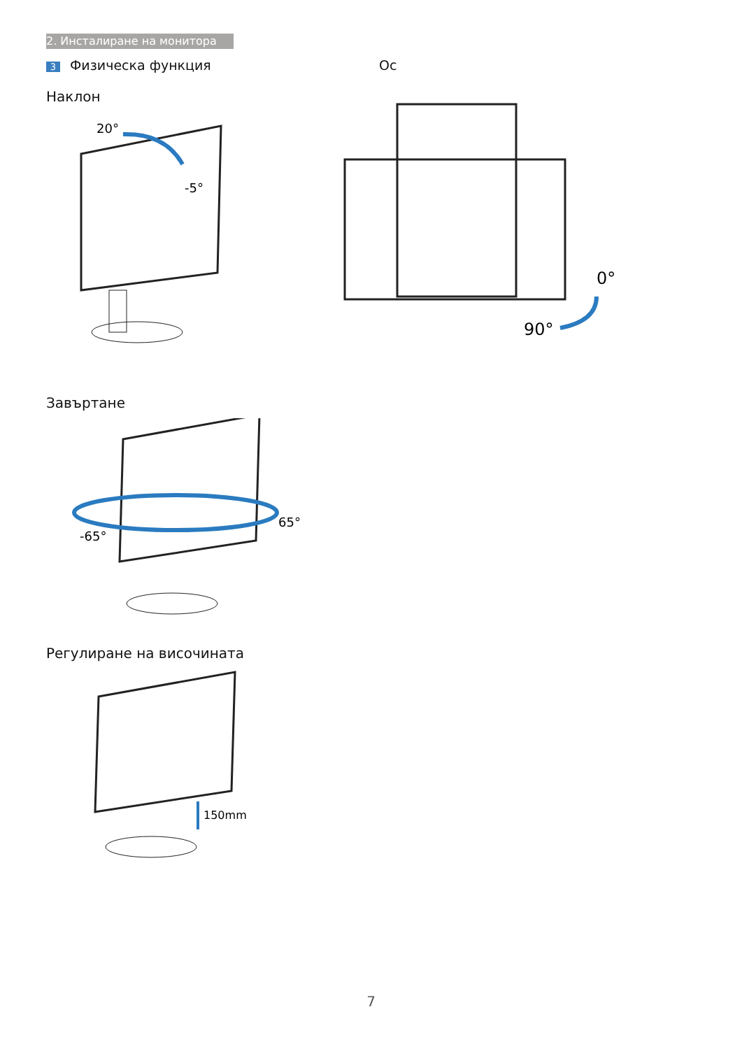2. Инсталиране на монитора
3 Физическа функция
Наклон
20°
-5°
Завъртане
-65°
65°
Регулиране на височината
150mm
Ос
0°
90°
7